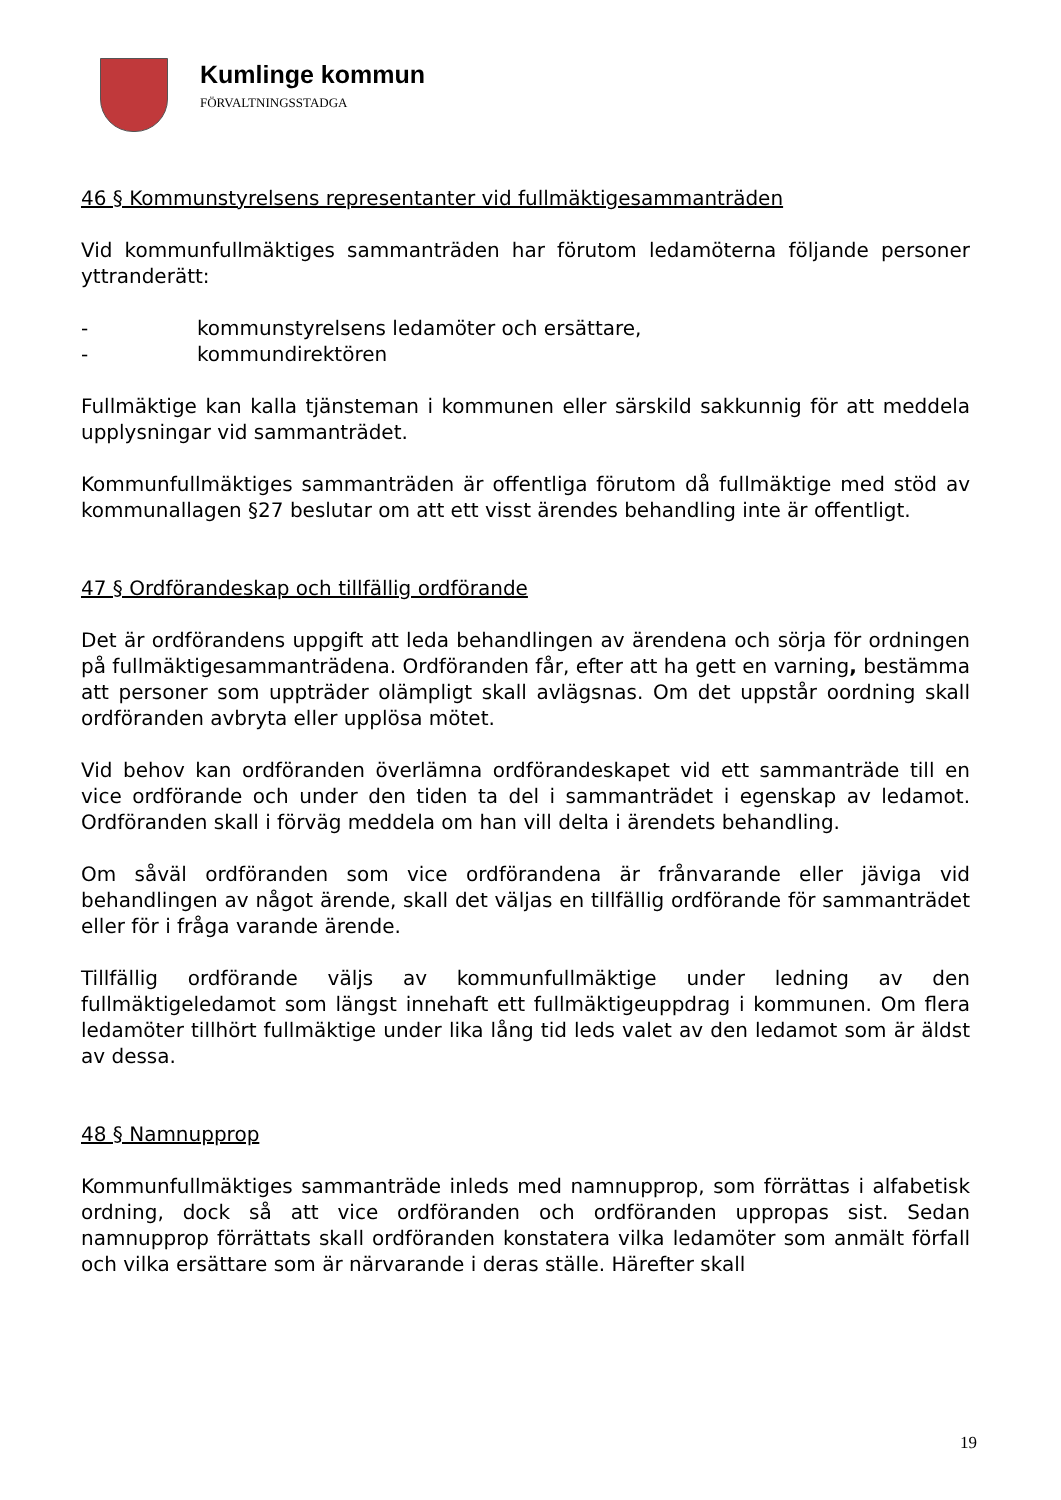Kumlinge kommun
FÖRVALTNINGSSTADGA
46 § Kommunstyrelsens representanter vid fullmäktigesammanträden
Vid kommunfullmäktiges sammanträden har förutom ledamöterna följande personer yttranderätt:
- kommunstyrelsens ledamöter och ersättare,
- kommundirektören
Fullmäktige kan kalla tjänsteman i kommunen eller särskild sakkunnig för att meddela upplysningar vid sammanträdet.
Kommunfullmäktiges sammanträden är offentliga förutom då fullmäktige med stöd av kommunallagen §27 beslutar om att ett visst ärendes behandling inte är offentligt.
47 § Ordförandeskap och tillfällig ordförande
Det är ordförandens uppgift att leda behandlingen av ärendena och sörja för ordningen på fullmäktigesammanträdena. Ordföranden får, efter att ha gett en varning, bestämma att personer som uppträder olämpligt skall avlägsnas. Om det uppstår oordning skall ordföranden avbryta eller upplösa mötet.
Vid behov kan ordföranden överlämna ordförandeskapet vid ett sammanträde till en vice ordförande och under den tiden ta del i sammanträdet i egenskap av ledamot. Ordföranden skall i förväg meddela om han vill delta i ärendets behandling.
Om såväl ordföranden som vice ordförandena är frånvarande eller jäviga vid behandlingen av något ärende, skall det väljas en tillfällig ordförande för sammanträdet eller för i fråga varande ärende.
Tillfällig ordförande väljs av kommunfullmäktige under ledning av den fullmäktigeledamot som längst innehaft ett fullmäktigeuppdrag i kommunen. Om flera ledamöter tillhört fullmäktige under lika lång tid leds valet av den ledamot som är äldst av dessa.
48 § Namnupprop
Kommunfullmäktiges sammanträde inleds med namnupprop, som förrättas i alfabetisk ordning, dock så att vice ordföranden och ordföranden uppropas sist. Sedan namnupprop förrättats skall ordföranden konstatera vilka ledamöter som anmält förfall och vilka ersättare som är närvarande i deras ställe. Härefter skall
19